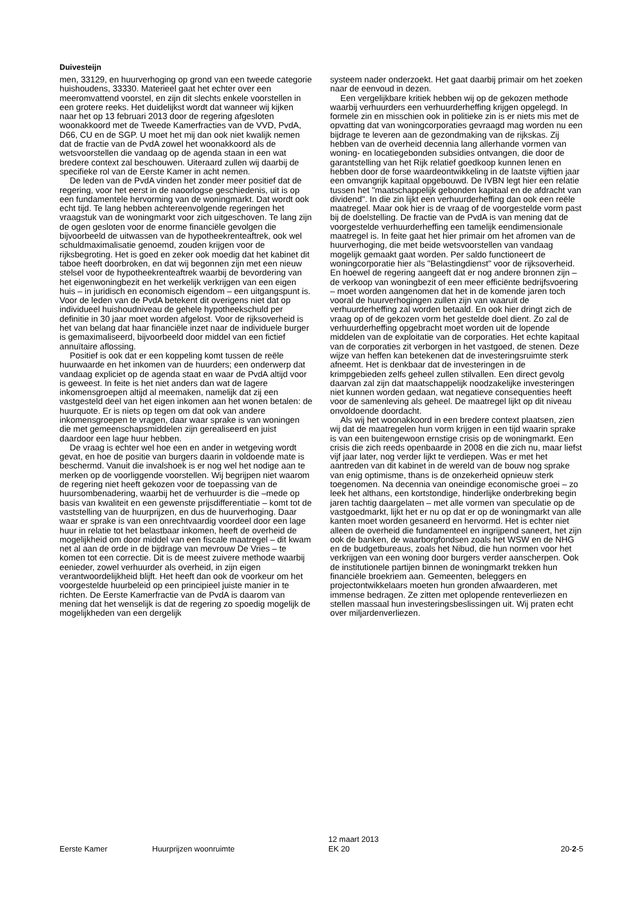Duivesteijn
men, 33129, en huurverhoging op grond van een tweede categorie huishoudens, 33330. Materieel gaat het echter over een meeromvattend voorstel, en zijn dit slechts enkele voorstellen in een grotere reeks. Het duidelijkst wordt dat wanneer wij kijken naar het op 13 februari 2013 door de regering afgesloten woonakkoord met de Tweede Kamerfracties van de VVD, PvdA, D66, CU en de SGP. U moet het mij dan ook niet kwalijk nemen dat de fractie van de PvdA zowel het woonakkoord als de wetsvoorstellen die vandaag op de agenda staan in een wat bredere context zal beschouwen. Uiteraard zullen wij daarbij de specifieke rol van de Eerste Kamer in acht nemen.
De leden van de PvdA vinden het zonder meer positief dat de regering, voor het eerst in de naoorlogse geschiedenis, uit is op een fundamentele hervorming van de woningmarkt. Dat wordt ook echt tijd. Te lang hebben achtereenvolgende regeringen het vraagstuk van de woningmarkt voor zich uitgeschoven. Te lang zijn de ogen gesloten voor de enorme financiële gevolgen die bijvoorbeeld de uitwassen van de hypotheekrenteaftrek, ook wel schuldmaximalisatie genoemd, zouden krijgen voor de rijksbegroting. Het is goed en zeker ook moedig dat het kabinet dit taboe heeft doorbroken, en dat wij begonnen zijn met een nieuw stelsel voor de hypotheekrenteaftrek waarbij de bevordering van het eigenwoningbezit en het werkelijk verkrijgen van een eigen huis – in juridisch en economisch eigendom – een uitgangspunt is. Voor de leden van de PvdA betekent dit overigens niet dat op individueel huishoudniveau de gehele hypotheekschuld per definitie in 30 jaar moet worden afgelost. Voor de rijksoverheid is het van belang dat haar financiële inzet naar de individuele burger is gemaximaliseerd, bijvoorbeeld door middel van een fictief annuïtaire aflossing.
Positief is ook dat er een koppeling komt tussen de reële huurwaarde en het inkomen van de huurders; een onderwerp dat vandaag expliciet op de agenda staat en waar de PvdA altijd voor is geweest. In feite is het niet anders dan wat de lagere inkomensgroepen altijd al meemaken, namelijk dat zij een vastgesteld deel van het eigen inkomen aan het wonen betalen: de huurquote. Er is niets op tegen om dat ook van andere inkomensgroepen te vragen, daar waar sprake is van woningen die met gemeenschapsmiddelen zijn gerealiseerd en juist daardoor een lage huur hebben.
De vraag is echter wel hoe een en ander in wetgeving wordt gevat, en hoe de positie van burgers daarin in voldoende mate is beschermd. Vanuit die invalshoek is er nog wel het nodige aan te merken op de voorliggende voorstellen. Wij begrijpen niet waarom de regering niet heeft gekozen voor de toepassing van de huursombenadering, waarbij het de verhuurder is die –mede op basis van kwaliteit en een gewenste prijsdifferentiatie – komt tot de vaststelling van de huurprijzen, en dus de huurverhoging. Daar waar er sprake is van een onrechtvaardig voordeel door een lage huur in relatie tot het belastbaar inkomen, heeft de overheid de mogelijkheid om door middel van een fiscale maatregel – dit kwam net al aan de orde in de bijdrage van mevrouw De Vries – te komen tot een correctie. Dit is de meest zuivere methode waarbij eenieder, zowel verhuurder als overheid, in zijn eigen verantwoordelijkheid blijft. Het heeft dan ook de voorkeur om het voorgestelde huurbeleid op een principieel juiste manier in te richten. De Eerste Kamerfractie van de PvdA is daarom van mening dat het wenselijk is dat de regering zo spoedig mogelijk de mogelijkheden van een dergelijk
systeem nader onderzoekt. Het gaat daarbij primair om het zoeken naar de eenvoud in dezen.
Een vergelijkbare kritiek hebben wij op de gekozen methode waarbij verhuurders een verhuurderheffing krijgen opgelegd. In formele zin en misschien ook in politieke zin is er niets mis met de opvatting dat van woningcorporaties gevraagd mag worden nu een bijdrage te leveren aan de gezondmaking van de rijkskas. Zij hebben van de overheid decennia lang allerhande vormen van woning- en locatiegebonden subsidies ontvangen, die door de garantstelling van het Rijk relatief goedkoop kunnen lenen en hebben door de forse waardeontwikkeling in de laatste vijftien jaar een omvangrijk kapitaal opgebouwd. De IVBN legt hier een relatie tussen het "maatschappelijk gebonden kapitaal en de afdracht van dividend". In die zin lijkt een verhuurderheffing dan ook een reële maatregel. Maar ook hier is de vraag of de voorgestelde vorm past bij de doelstelling. De fractie van de PvdA is van mening dat de voorgestelde verhuurderheffing een tamelijk eendimensionale maatregel is. In feite gaat het hier primair om het afromen van de huurverhoging, die met beide wetsvoorstellen van vandaag mogelijk gemaakt gaat worden. Per saldo functioneert de woningcorporatie hier als "Belastingdienst" voor de rijksoverheid. En hoewel de regering aangeeft dat er nog andere bronnen zijn – de verkoop van woningbezit of een meer efficiënte bedrijfsvoering – moet worden aangenomen dat het in de komende jaren toch vooral de huurverhogingen zullen zijn van waaruit de verhuurderheffing zal worden betaald. En ook hier dringt zich de vraag op of de gekozen vorm het gestelde doel dient. Zo zal de verhuurderheffing opgebracht moet worden uit de lopende middelen van de exploitatie van de corporaties. Het echte kapitaal van de corporaties zit verborgen in het vastgoed, de stenen. Deze wijze van heffen kan betekenen dat de investeringsruimte sterk afneemt. Het is denkbaar dat de investeringen in de krimpgebieden zelfs geheel zullen stilvallen. Een direct gevolg daarvan zal zijn dat maatschappelijk noodzakelijke investeringen niet kunnen worden gedaan, wat negatieve consequenties heeft voor de samenleving als geheel. De maatregel lijkt op dit niveau onvoldoende doordacht.
Als wij het woonakkoord in een bredere context plaatsen, zien wij dat de maatregelen hun vorm krijgen in een tijd waarin sprake is van een buitengewoon ernstige crisis op de woningmarkt. Een crisis die zich reeds openbaarde in 2008 en die zich nu, maar liefst vijf jaar later, nog verder lijkt te verdiepen. Was er met het aantreden van dit kabinet in de wereld van de bouw nog sprake van enig optimisme, thans is de onzekerheid opnieuw sterk toegenomen. Na decennia van oneindige economische groei – zo leek het althans, een kortstondige, hinderlijke onderbreking begin jaren tachtig daargelaten – met alle vormen van speculatie op de vastgoedmarkt, lijkt het er nu op dat er op de woningmarkt van alle kanten moet worden gesaneerd en hervormd. Het is echter niet alleen de overheid die fundamenteel en ingrijpend saneert, het zijn ook de banken, de waarborgfondsen zoals het WSW en de NHG en de budgetbureaus, zoals het Nibud, die hun normen voor het verkrijgen van een woning door burgers verder aanscherpen. Ook de institutionele partijen binnen de woningmarkt trekken hun financiële broekriem aan. Gemeenten, beleggers en projectontwikkelaars moeten hun gronden afwaarderen, met immense bedragen. Ze zitten met oplopende renteverliezen en stellen massaal hun investeringsbeslissingen uit. Wij praten echt over miljardenverliezen.
Eerste Kamer Huurprijzen woonruimte
12 maart 2013
EK 20
20-2-5